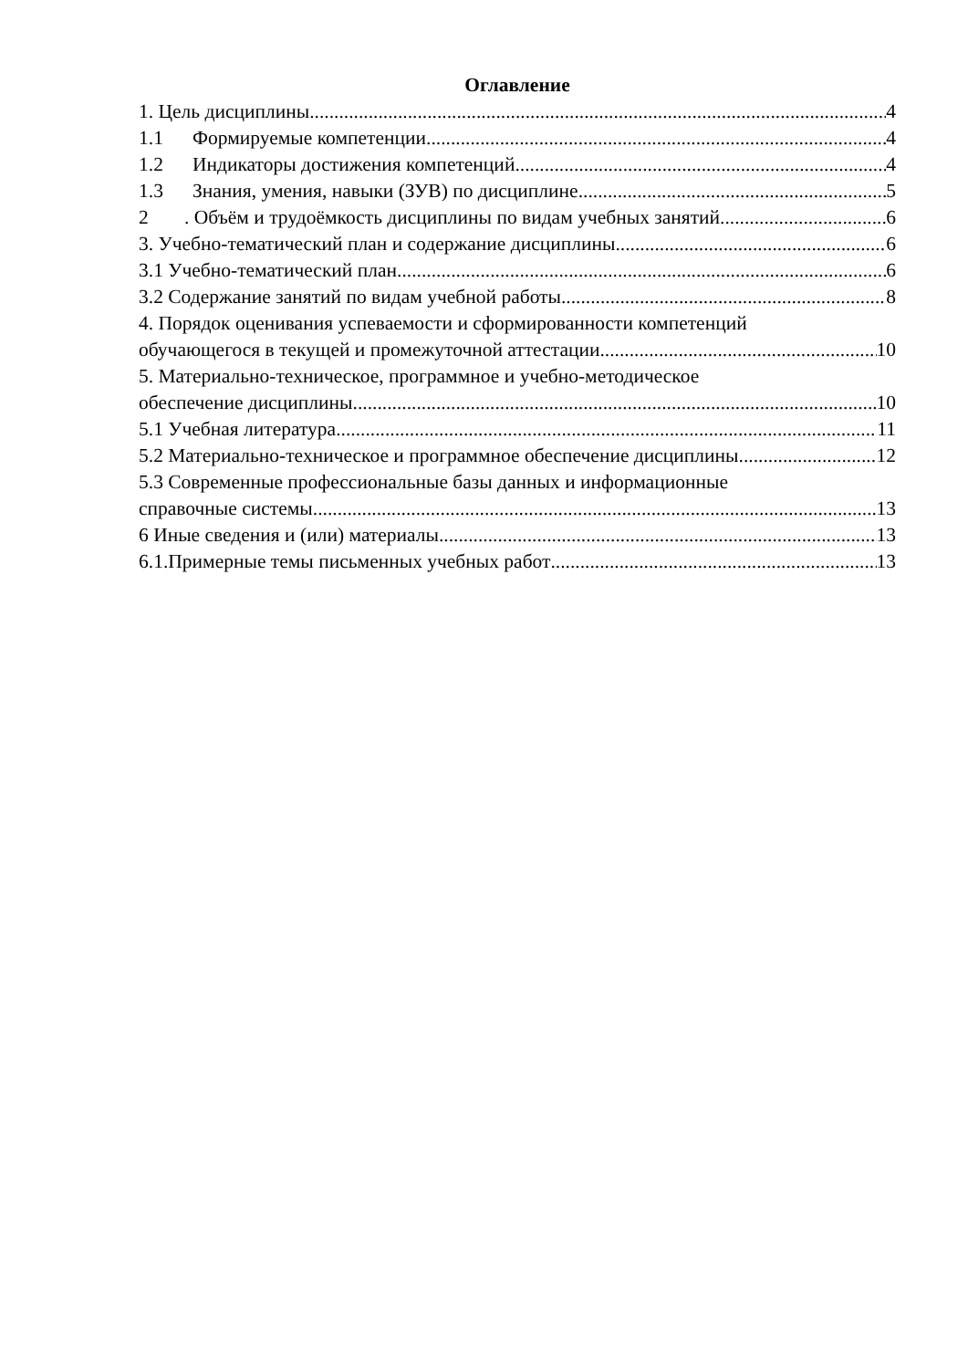Оглавление
1. Цель дисциплины 4
1.1 Формируемые компетенции 4
1.2 Индикаторы достижения компетенций 4
1.3 Знания, умения, навыки (ЗУВ) по дисциплине 5
2. Объём и трудоёмкость дисциплины по видам учебных занятий. 6
3. Учебно-тематический план и содержание дисциплины. 6
3.1 Учебно-тематический план 6
3.2 Содержание занятий по видам учебной работы 8
4. Порядок оценивания успеваемости и сформированности компетенций
обучающегося в текущей и промежуточной аттестации. 10
5. Материально-техническое, программное и учебно-методическое
обеспечение дисциплины 10
5.1 Учебная литература 11
5.2 Материально-техническое и программное обеспечение дисциплины 12
5.3 Современные профессиональные базы данных и информационные
справочные системы 13
6 Иные сведения и (или) материалы. 13
6.1.Примерные темы письменных учебных работ 13